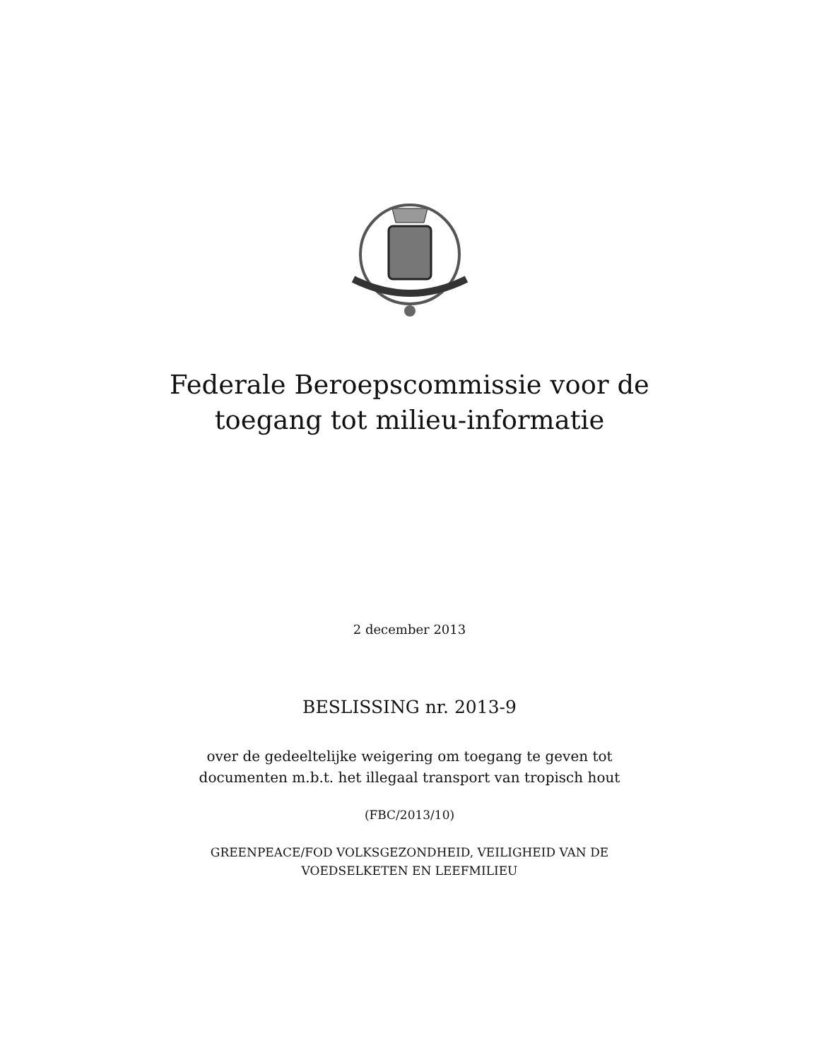Federale Beroepscommissie voor de
toegang tot milieu-informatie
2 december 2013
BESLISSING nr. 2013-9
over de gedeeltelijke weigering om toegang te geven tot
documenten m.b.t. het illegaal transport van tropisch hout
(FBC/2013/10)
GREENPEACE/FOD VOLKSGEZONDHEID, VEILIGHEID VAN DE
VOEDSELKETEN EN LEEFMILIEU